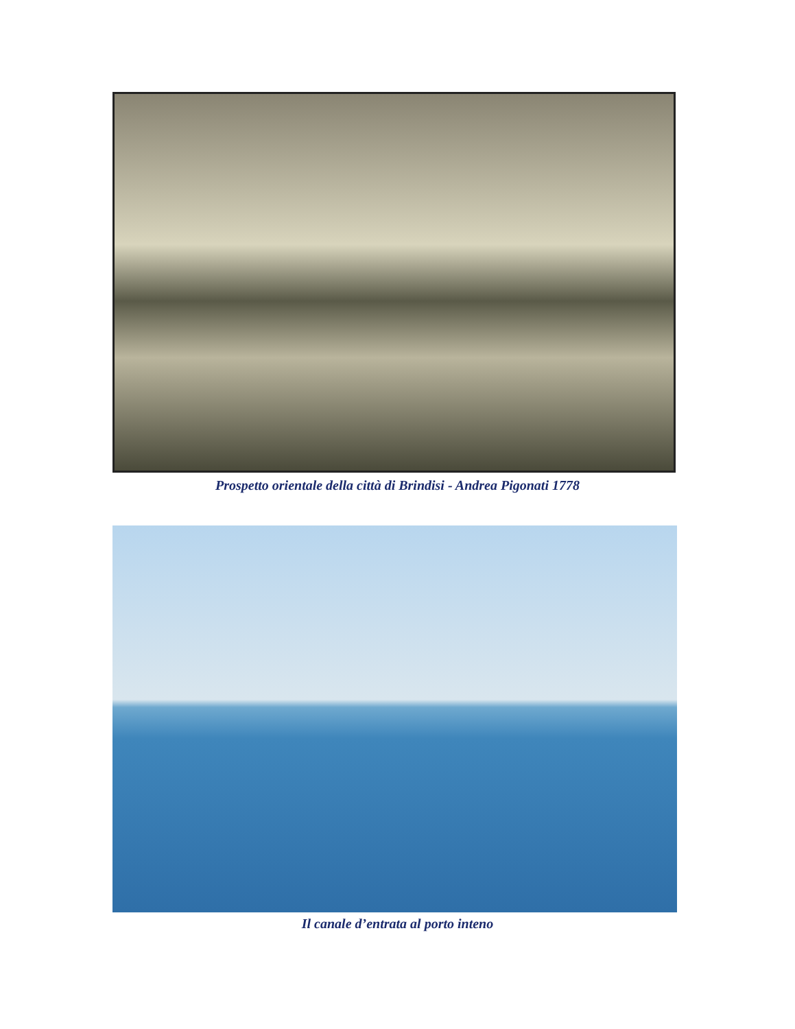Prospetto orientale della città di Brindisi - Andrea Pigonati 1778
Il canale d’entrata al porto inteno